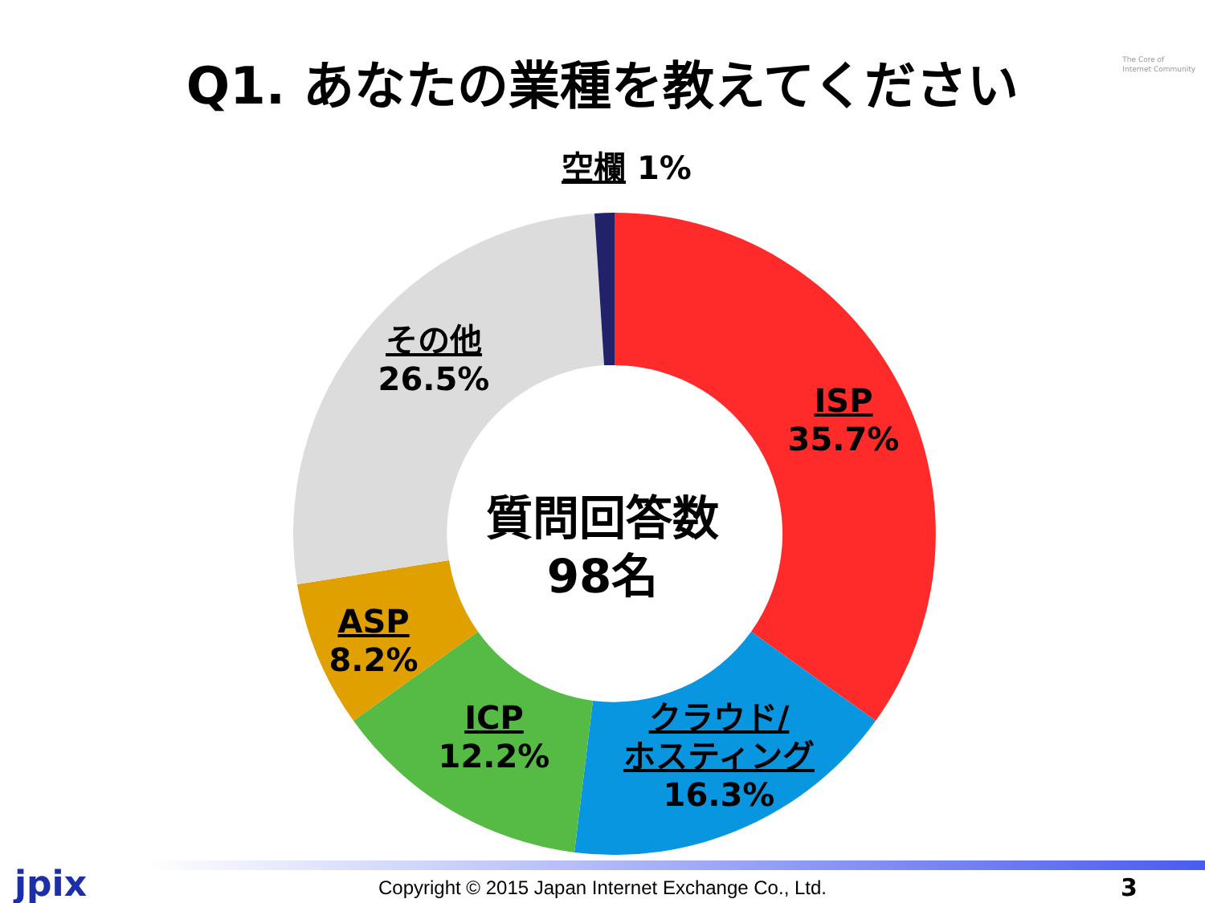Q1. あなたの業種を教えてください
The Core of
Internet Community
空欄 1%
その他
26.5%
ISP
35.7%
質問回答数
98名
ASP
8.2%
ICP
12.2%
クラウド/
ホスティング
16.3%
jpix
Copyright © 2015 Japan Internet Exchange Co., Ltd. 3